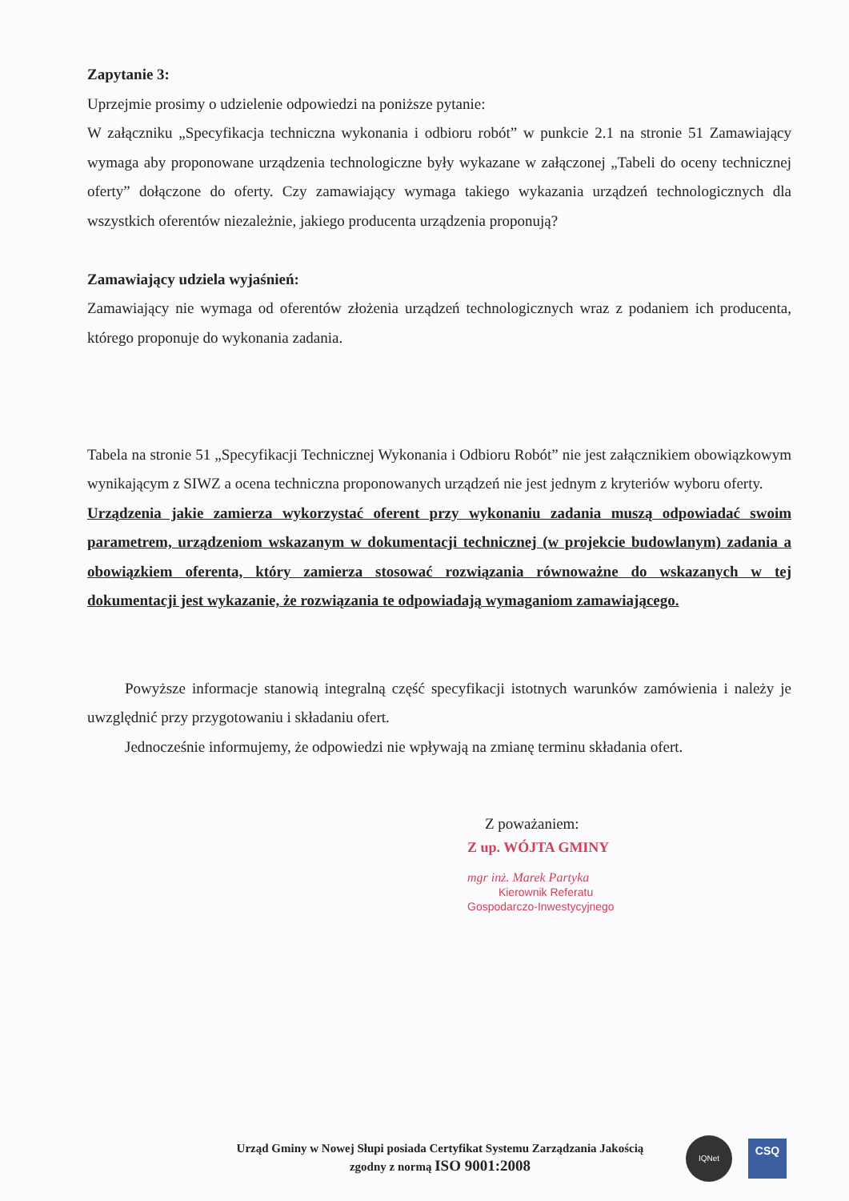Zapytanie 3:
Uprzejmie prosimy o udzielenie odpowiedzi na poniższe pytanie:
W załączniku „Specyfikacja techniczna wykonania i odbioru robót” w punkcie 2.1 na stronie 51 Zamawiający wymaga aby proponowane urządzenia technologiczne były wykazane w załączonej „Tabeli do oceny technicznej oferty” dołączone do oferty. Czy zamawiający wymaga takiego wykazania urządzeń technologicznych dla wszystkich oferentów niezależnie, jakiego producenta urządzenia proponują?
Zamawiający udziela wyjaśnień:
Zamawiający nie wymaga od oferentów złożenia urządzeń technologicznych wraz z podaniem ich producenta, którego proponuje do wykonania zadania.
Tabela na stronie 51 „Specyfikacji Technicznej Wykonania i Odbioru Robót” nie jest załącznikiem obowiązkowym wynikającym z SIWZ a ocena techniczna proponowanych urządzeń nie jest jednym z kryteriów wyboru oferty.
Urządzenia jakie zamierza wykorzystać oferent przy wykonaniu zadania muszą odpowiadać swoim parametrem, urządzeniom wskazanym w dokumentacji technicznej (w projekcie budowlanym) zadania a obowiązkiem oferenta, który zamierza stosować rozwiązania równoważne do wskazanych w tej dokumentacji jest wykazanie, że rozwiązania te odpowiadają wymaganiom zamawiającego.
Powyższe informacje stanowią integralną część specyfikacji istotnych warunków zamówienia i należy je uwzględnić przy przygotowaniu i składaniu ofert.
Jednocześnie informujemy, że odpowiedzi nie wpływają na zmianę terminu składania ofert.
Z poważaniem:
Z up. WÓJTA GMINY
mgr inż. Marek Partyka
Kierownik Referatu
Gospodarczo-Inwestycyjnego
Urząd Gminy w Nowej Słupi posiada Certyfikat Systemu Zarządzania Jakością
zgodny z normą ISO 9001:2008
IQNet CSQ